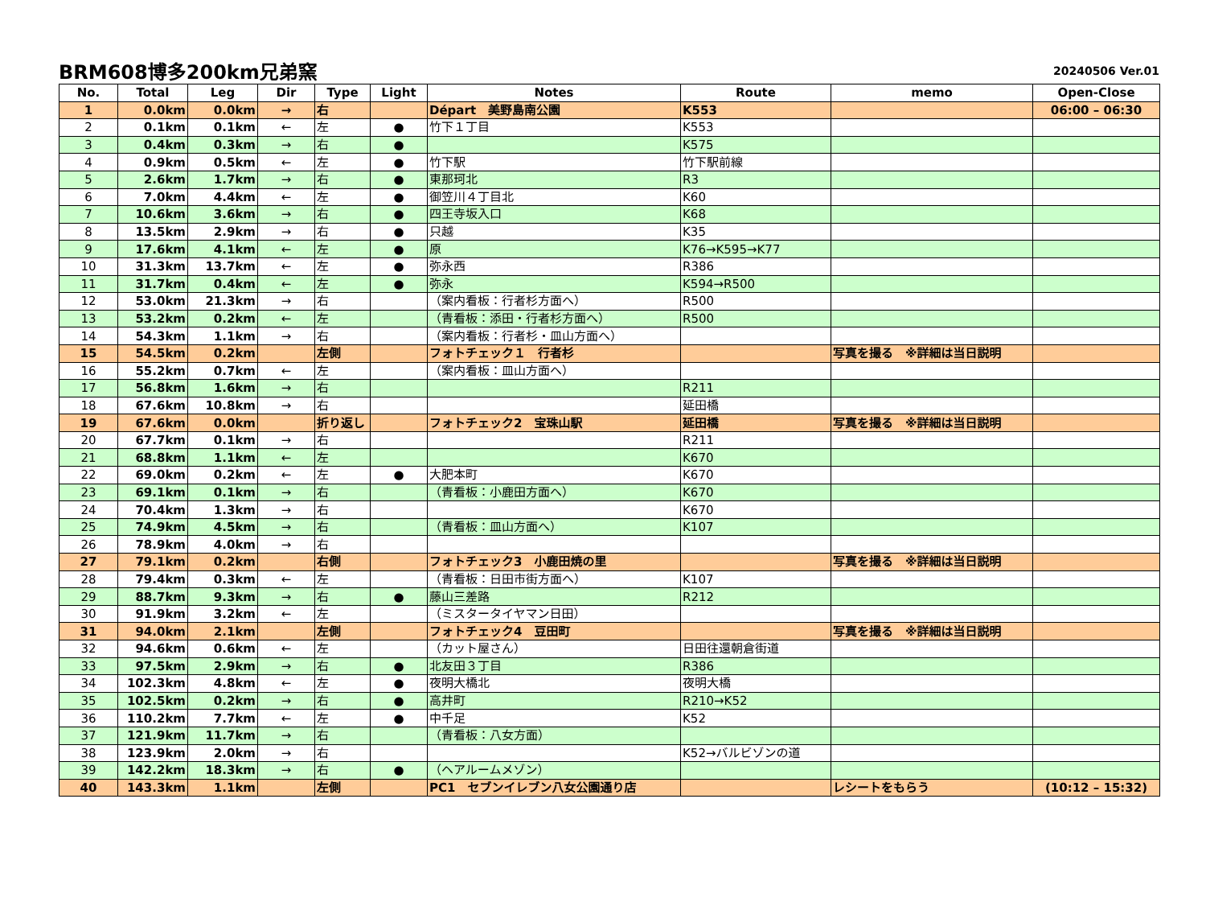BRM608博多200km兄弟窯
20240506 Ver.01
| No. | Total | Leg | Dir | Type | Light | Notes | Route | memo | Open-Close |
| --- | --- | --- | --- | --- | --- | --- | --- | --- | --- |
| 1 | 0.0km | 0.0km | → | 右 | | Départ 美野島南公園 | K553 | | 06:00 – 06:30 |
| 2 | 0.1km | 0.1km | ← | 左 | ● | 竹下１丁目 | K553 | | |
| 3 | 0.4km | 0.3km | → | 右 | ● | | K575 | | |
| 4 | 0.9km | 0.5km | ← | 左 | ● | 竹下駅 | 竹下駅前線 | | |
| 5 | 2.6km | 1.7km | → | 右 | ● | 東那珂北 | R3 | | |
| 6 | 7.0km | 4.4km | ← | 左 | ● | 御笠川４丁目北 | K60 | | |
| 7 | 10.6km | 3.6km | → | 右 | ● | 四王寺坂入口 | K68 | | |
| 8 | 13.5km | 2.9km | → | 右 | ● | 只越 | K35 | | |
| 9 | 17.6km | 4.1km | ← | 左 | ● | 原 | K76→K595→K77 | | |
| 10 | 31.3km | 13.7km | ← | 左 | ● | 弥永西 | R386 | | |
| 11 | 31.7km | 0.4km | ← | 左 | ● | 弥永 | K594→R500 | | |
| 12 | 53.0km | 21.3km | → | 右 | | （案内看板：行者杉方面へ） | R500 | | |
| 13 | 53.2km | 0.2km | ← | 左 | | （青看板：添田・行者杉方面へ） | R500 | | |
| 14 | 54.3km | 1.1km | → | 右 | | （案内看板：行者杉・皿山方面へ） | | | |
| 15 | 54.5km | 0.2km | | 左側 | | フォトチェック１ 行者杉 | | 写真を撮る ※詳細は当日説明 | |
| 16 | 55.2km | 0.7km | ← | 左 | | （案内看板：皿山方面へ） | | | |
| 17 | 56.8km | 1.6km | → | 右 | | | R211 | | |
| 18 | 67.6km | 10.8km | → | 右 | | | 延田橋 | | |
| 19 | 67.6km | 0.0km | | 折り返し | | フォトチェック2 宝珠山駅 | 延田橋 | 写真を撮る ※詳細は当日説明 | |
| 20 | 67.7km | 0.1km | → | 右 | | | R211 | | |
| 21 | 68.8km | 1.1km | ← | 左 | | | K670 | | |
| 22 | 69.0km | 0.2km | ← | 左 | ● | 大肥本町 | K670 | | |
| 23 | 69.1km | 0.1km | → | 右 | | （青看板：小鹿田方面へ） | K670 | | |
| 24 | 70.4km | 1.3km | → | 右 | | | K670 | | |
| 25 | 74.9km | 4.5km | → | 右 | | （青看板：皿山方面へ） | K107 | | |
| 26 | 78.9km | 4.0km | → | 右 | | | | | |
| 27 | 79.1km | 0.2km | | 右側 | | フォトチェック3 小鹿田焼の里 | | 写真を撮る ※詳細は当日説明 | |
| 28 | 79.4km | 0.3km | ← | 左 | | （青看板：日田市街方面へ） | K107 | | |
| 29 | 88.7km | 9.3km | → | 右 | ● | 藤山三差路 | R212 | | |
| 30 | 91.9km | 3.2km | ← | 左 | | （ミスタータイヤマン日田） | | | |
| 31 | 94.0km | 2.1km | | 左側 | | フォトチェック4 豆田町 | | 写真を撮る ※詳細は当日説明 | |
| 32 | 94.6km | 0.6km | ← | 左 | | （カット屋さん） | 日田往還朝倉街道 | | |
| 33 | 97.5km | 2.9km | → | 右 | ● | 北友田３丁目 | R386 | | |
| 34 | 102.3km | 4.8km | ← | 左 | ● | 夜明大橋北 | 夜明大橋 | | |
| 35 | 102.5km | 0.2km | → | 右 | ● | 高井町 | R210→K52 | | |
| 36 | 110.2km | 7.7km | ← | 左 | ● | 中千足 | K52 | | |
| 37 | 121.9km | 11.7km | → | 右 | | （青看板：八女方面） | | | |
| 38 | 123.9km | 2.0km | → | 右 | | | K52→バルビゾンの道 | | |
| 39 | 142.2km | 18.3km | → | 右 | ● | （ヘアルームメゾン） | | | |
| 40 | 143.3km | 1.1km | | 左側 | | PC1 セブンイレブン八女公園通り店 | | レシートをもらう | (10:12 – 15:32) |